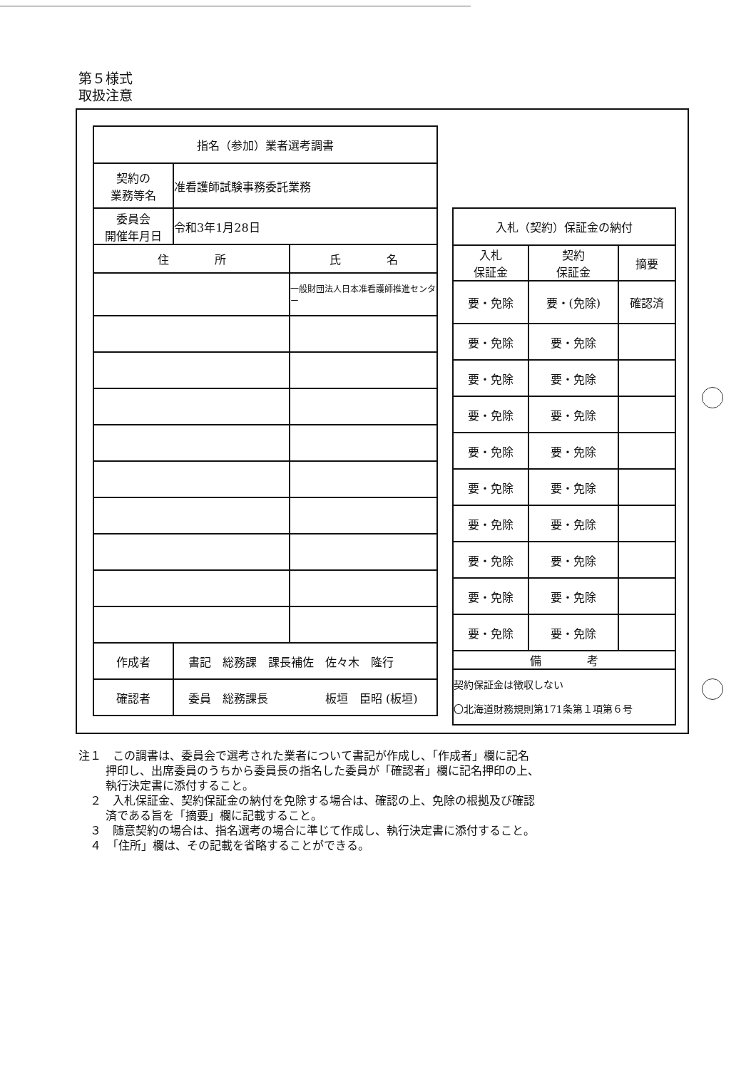第５様式
取扱注意
| 指名（参加）業者選考調書 | | |
| 契約の 業務等名 | 准看護師試験事務委託業務 | |
| 委員会 開催年月日 | 令和3年1月28日 | |
| 住 所 | | 氏 名 |
| | | 一般財団法人日本准看護師推進センター |
| 作成者 | 書記 総務課 課長補佐 佐々木 隆行 | |
| 確認者 | 委員 総務課長 板垣 臣昭 (板垣) | |
| 入札（契約）保証金の納付 | | |
| 入札 保証金 | 契約 保証金 | 摘要 |
| 要・免除 | 要・(免除) | 確認済 |
| 要・免除 | 要・免除 | |
| 要・免除 | 要・免除 | |
| 要・免除 | 要・免除 | |
| 要・免除 | 要・免除 | |
| 要・免除 | 要・免除 | |
| 要・免除 | 要・免除 | |
| 要・免除 | 要・免除 | |
| 要・免除 | 要・免除 | |
| 要・免除 | 要・免除 | |
| 備 考 | | |
| 契約保証金は徴収しない 〇北海道財務規則第171条第１項第６号 | | |
注１　この調書は、委員会で選考された業者について書記が作成し、「作成者」欄に記名
押印し、出席委員のうちから委員長の指名した委員が「確認者」欄に記名押印の上、
執行決定書に添付すること。
　２　入札保証金、契約保証金の納付を免除する場合は、確認の上、免除の根拠及び確認
済である旨を「摘要」欄に記載すること。
　３　随意契約の場合は、指名選考の場合に準じて作成し、執行決定書に添付すること。
　４　「住所」欄は、その記載を省略することができる。